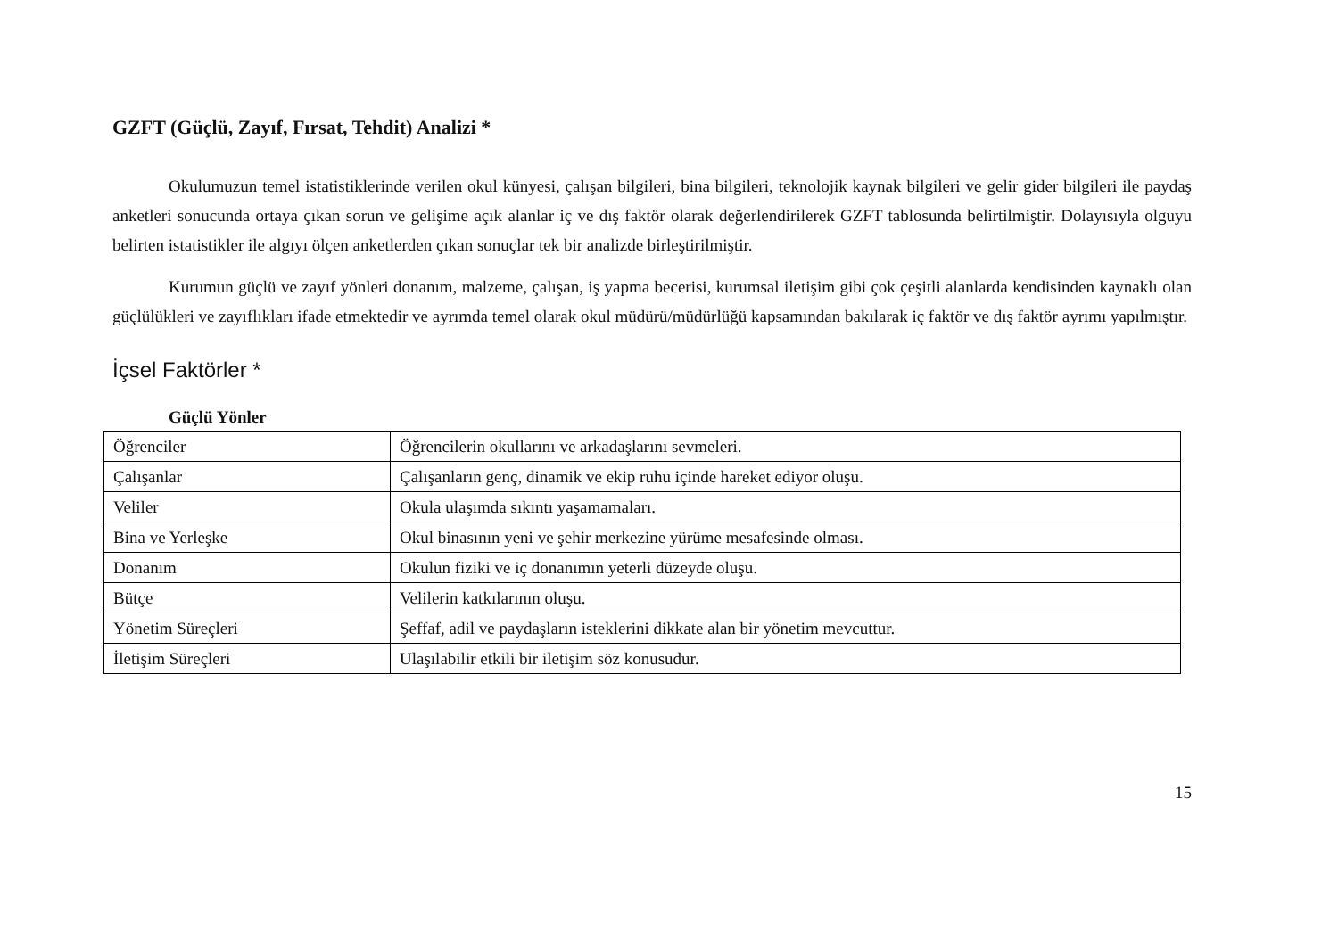GZFT (Güçlü, Zayıf, Fırsat, Tehdit) Analizi *
Okulumuzun temel istatistiklerinde verilen okul künyesi, çalışan bilgileri, bina bilgileri, teknolojik kaynak bilgileri ve gelir gider bilgileri ile paydaş anketleri sonucunda ortaya çıkan sorun ve gelişime açık alanlar iç ve dış faktör olarak değerlendirilerek GZFT tablosunda belirtilmiştir. Dolayısıyla olguyu belirten istatistikler ile algıyı ölçen anketlerden çıkan sonuçlar tek bir analizde birleştirilmiştir.
Kurumun güçlü ve zayıf yönleri donanım, malzeme, çalışan, iş yapma becerisi, kurumsal iletişim gibi çok çeşitli alanlarda kendisinden kaynaklı olan güçlülükleri ve zayıflıkları ifade etmektedir ve ayrımda temel olarak okul müdürü/müdürlüğü kapsamından bakılarak iç faktör ve dış faktör ayrımı yapılmıştır.
İçsel Faktörler *
Güçlü Yönler
| Öğrenciler | Öğrencilerin okullarını ve arkadaşlarını sevmeleri. |
| Çalışanlar | Çalışanların genç, dinamik ve ekip ruhu içinde hareket ediyor oluşu. |
| Veliler | Okula ulaşımda sıkıntı yaşamamaları. |
| Bina ve Yerleşke | Okul binasının yeni ve şehir merkezine yürüme mesafesinde olması. |
| Donanım | Okulun fiziki ve iç donanımın yeterli düzeyde oluşu. |
| Bütçe | Velilerin katkılarının oluşu. |
| Yönetim Süreçleri | Şeffaf, adil ve paydaşların isteklerini dikkate alan bir yönetim mevcuttur. |
| İletişim Süreçleri | Ulaşılabilir etkili bir iletişim söz konusudur. |
15